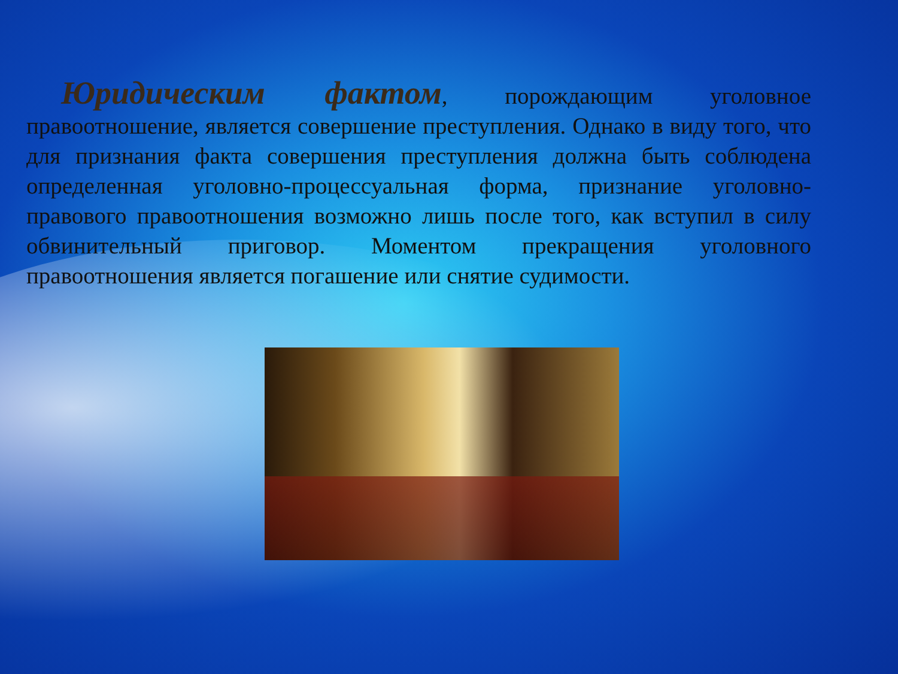Юридическим фактом, порождающим уголовное правоотношение, является совершение преступления. Однако в виду того, что для признания факта совершения преступления должна быть соблюдена определенная уголовно-процессуальная форма, признание уголовно-правового правоотношения возможно лишь после того, как вступил в силу обвинительный приговор. Моментом прекращения уголовного правоотношения является погашение или снятие судимости.